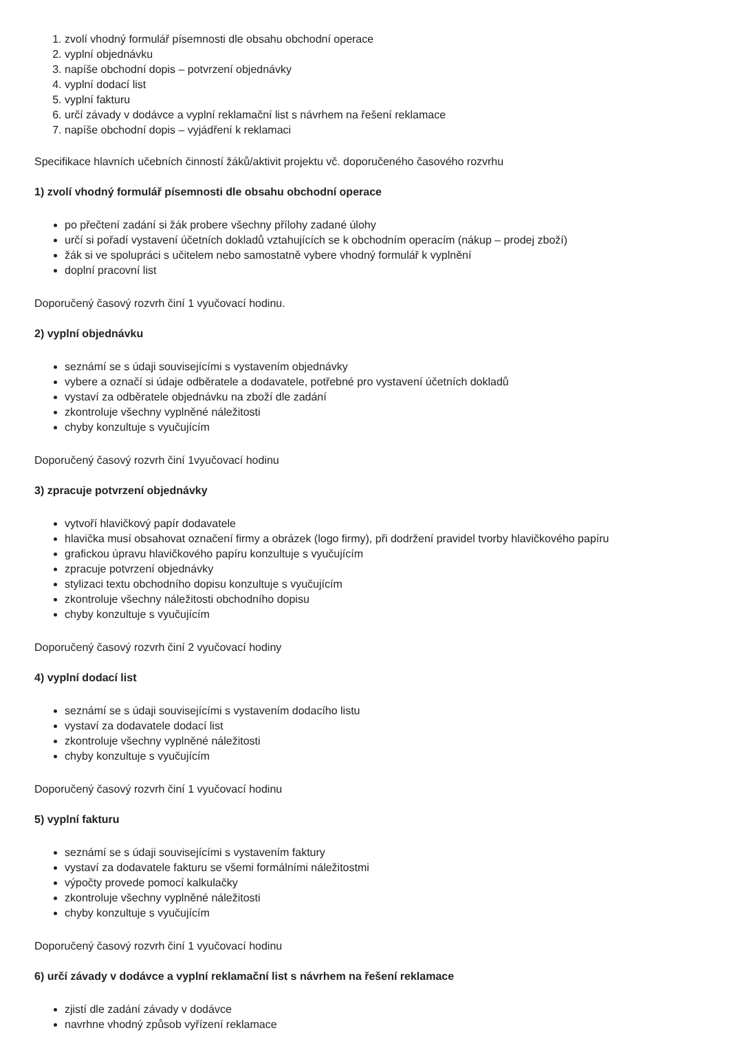1. zvolí vhodný formulář písemnosti dle obsahu obchodní operace
2. vyplní objednávku
3. napíše obchodní dopis – potvrzení objednávky
4. vyplní dodací list
5. vyplní fakturu
6. určí závady v dodávce a vyplní reklamační list s návrhem na řešení reklamace
7. napíše obchodní dopis – vyjádření k reklamaci
Specifikace hlavních učebních činností žáků/aktivit projektu vč. doporučeného časového rozvrhu
1) zvolí vhodný formulář písemnosti dle obsahu obchodní operace
po přečtení zadání si žák probere všechny přílohy zadané úlohy
určí si pořadí vystavení účetních dokladů vztahujících se k obchodním operacím (nákup – prodej zboží)
žák si ve spolupráci s učitelem nebo samostatně vybere vhodný formulář k vyplnění
doplní pracovní list
Doporučený časový rozvrh činí 1 vyučovací hodinu.
2) vyplní objednávku
seznámí se s údaji souvisejícími s vystavením objednávky
vybere a označí si údaje odběratele a dodavatele, potřebné pro vystavení účetních dokladů
vystaví za odběratele objednávku na zboží dle zadání
zkontroluje všechny vyplněné náležitosti
chyby konzultuje s vyučujícím
Doporučený časový rozvrh činí 1vyučovací hodinu
3) zpracuje potvrzení objednávky
vytvoří hlavičkový papír dodavatele
hlavička musí obsahovat označení firmy a obrázek (logo firmy), při dodržení pravidel tvorby hlavičkového papíru
grafickou úpravu hlavičkového papíru konzultuje s vyučujícím
zpracuje potvrzení objednávky
stylizaci textu obchodního dopisu konzultuje s vyučujícím
zkontroluje všechny náležitosti obchodního dopisu
chyby konzultuje s vyučujícím
Doporučený časový rozvrh činí 2 vyučovací hodiny
4) vyplní dodací list
seznámí se s údaji souvisejícími s vystavením dodacího listu
vystaví za dodavatele dodací list
zkontroluje všechny vyplněné náležitosti
chyby konzultuje s vyučujícím
Doporučený časový rozvrh činí 1 vyučovací hodinu
5) vyplní fakturu
seznámí se s údaji souvisejícími s vystavením faktury
vystaví za dodavatele fakturu se všemi formálními náležitostmi
výpočty provede pomocí kalkulačky
zkontroluje všechny vyplněné náležitosti
chyby konzultuje s vyučujícím
Doporučený časový rozvrh činí 1 vyučovací hodinu
6) určí závady v dodávce a vyplní reklamační list s návrhem na řešení reklamace
zjistí dle zadání závady v dodávce
navrhne vhodný způsob vyřízení reklamace